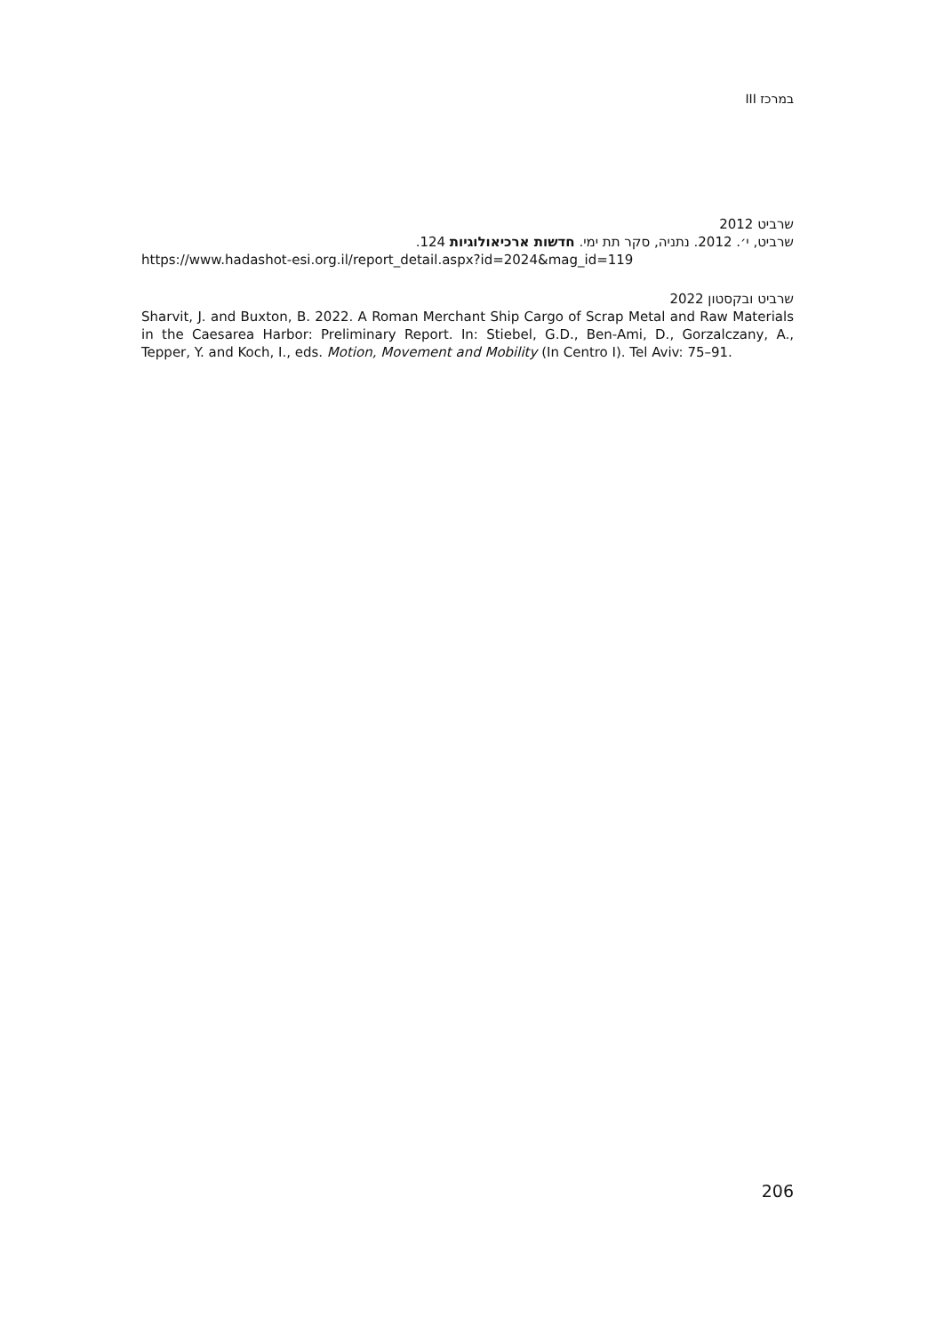במרכז III
שרביט 2012
שרביט, י׳. 2012. נתניה, סקר תת ימי. חדשות ארכיאולוגיות 124.
https://www.hadashot-esi.org.il/report_detail.aspx?id=2024&mag_id=119
שרביט ובקסטון 2022
Sharvit, J. and Buxton, B. 2022. A Roman Merchant Ship Cargo of Scrap Metal and Raw Materials in the Caesarea Harbor: Preliminary Report. In: Stiebel, G.D., Ben-Ami, D., Gorzalczany, A., Tepper, Y. and Koch, I., eds. Motion, Movement and Mobility (In Centro I). Tel Aviv: 75–91.
206